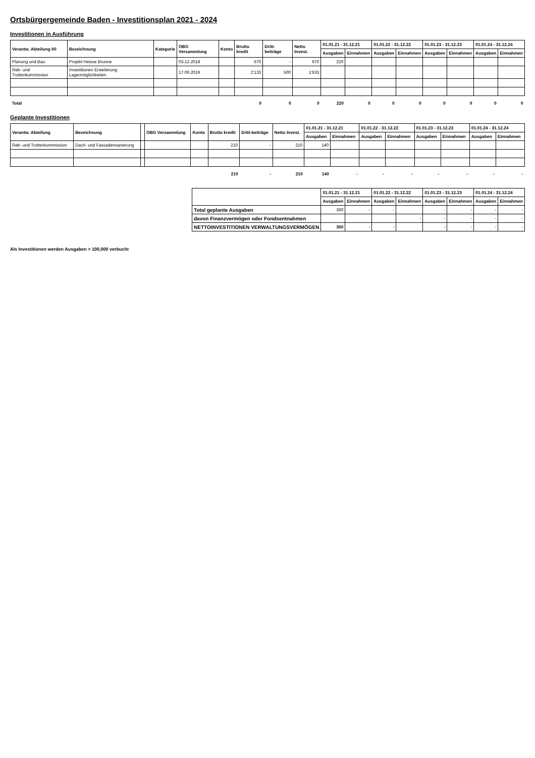Ortsbürgergemeinde Baden - Investitionsplan 2021 - 2024
Investitionen in Ausführung
| Verantw. Abteilung 60 | Bezeichnung | Kategorie | OBG Versammlung | Konto | Brutto kredit | Dritt-beiträge | Netto Invest. | 01.01.21 - 31.12.21 | | 01.01.22 - 31.12.22 | | 01.01.23 - 31.12.23 | | 01.01.24 - 31.12.24 | |
| --- | --- | --- | --- | --- | --- | --- | --- | --- | --- | --- | --- | --- | --- | --- | --- |
| | | | | | | | | Ausgaben | Einnahmen | Ausgaben | Einnahmen | Ausgaben | Einnahmen | Ausgaben | Einnahmen |
| Planung und Bau | Projekt Heisse Brunne | | 03.12.2018 | | 670 | - | 670 | 220 | | | | | | | |
| Reb- und Trottenkommission | Investitionen Erweiterung Lagermöglichkeiten | | 17.06.2019 | | 2'133 | 500 | 1'633 | | | | | | | | |
| Total | | | | | 0 | 0 | 0 | 220 | 0 | 0 | 0 | 0 | 0 | 0 | 0 |
Geplante Investitionen
| Verantw. Abteilung | Bezeichnung | | OBG Versammlung | Konto | Brutto kredit | Dritt-beiträge | Netto Invest. | 01.01.21 - 31.12.21 | | 01.01.22 - 31.12.22 | | 01.01.23 - 31.12.23 | | 01.01.24 - 31.12.24 | |
| --- | --- | --- | --- | --- | --- | --- | --- | --- | --- | --- | --- | --- | --- | --- | --- |
| | | | | | | | | Ausgaben | Einnahmen | Ausgaben | Einnahmen | Ausgaben | Einnahmen | Ausgaben | Einnahmen |
| Reb- und Trottenkommission | Dach- und Fassadensanierung | | | | 210 | - | 210 | 140 | | | | | | | |
| | | | | | 210 | - | 210 | 140 | - | - | - | - | - | - | - |
| | 01.01.21 - 31.12.21 | | 01.01.22 - 31.12.22 | | 01.01.23 - 31.12.23 | | 01.01.24 - 31.12.24 | |
| --- | --- | --- | --- | --- | --- | --- | --- | --- |
| | Ausgaben | Einnahmen | Ausgaben | Einnahmen | Ausgaben | Einnahmen | Ausgaben | Einnahmen |
| Total geplante Ausgaben | 360 | - | - | | - | - | - | - |
| davon Finanzvermögen oder Fondsentnahmen | | | | - | - | - | - | - |
| NETTOINVESTITIONEN VERWALTUNGSVERMÖGEN | 360 | - | - | | - | - | - | - |
Als Investitionen werden Ausgaben > 100,000 verbucht